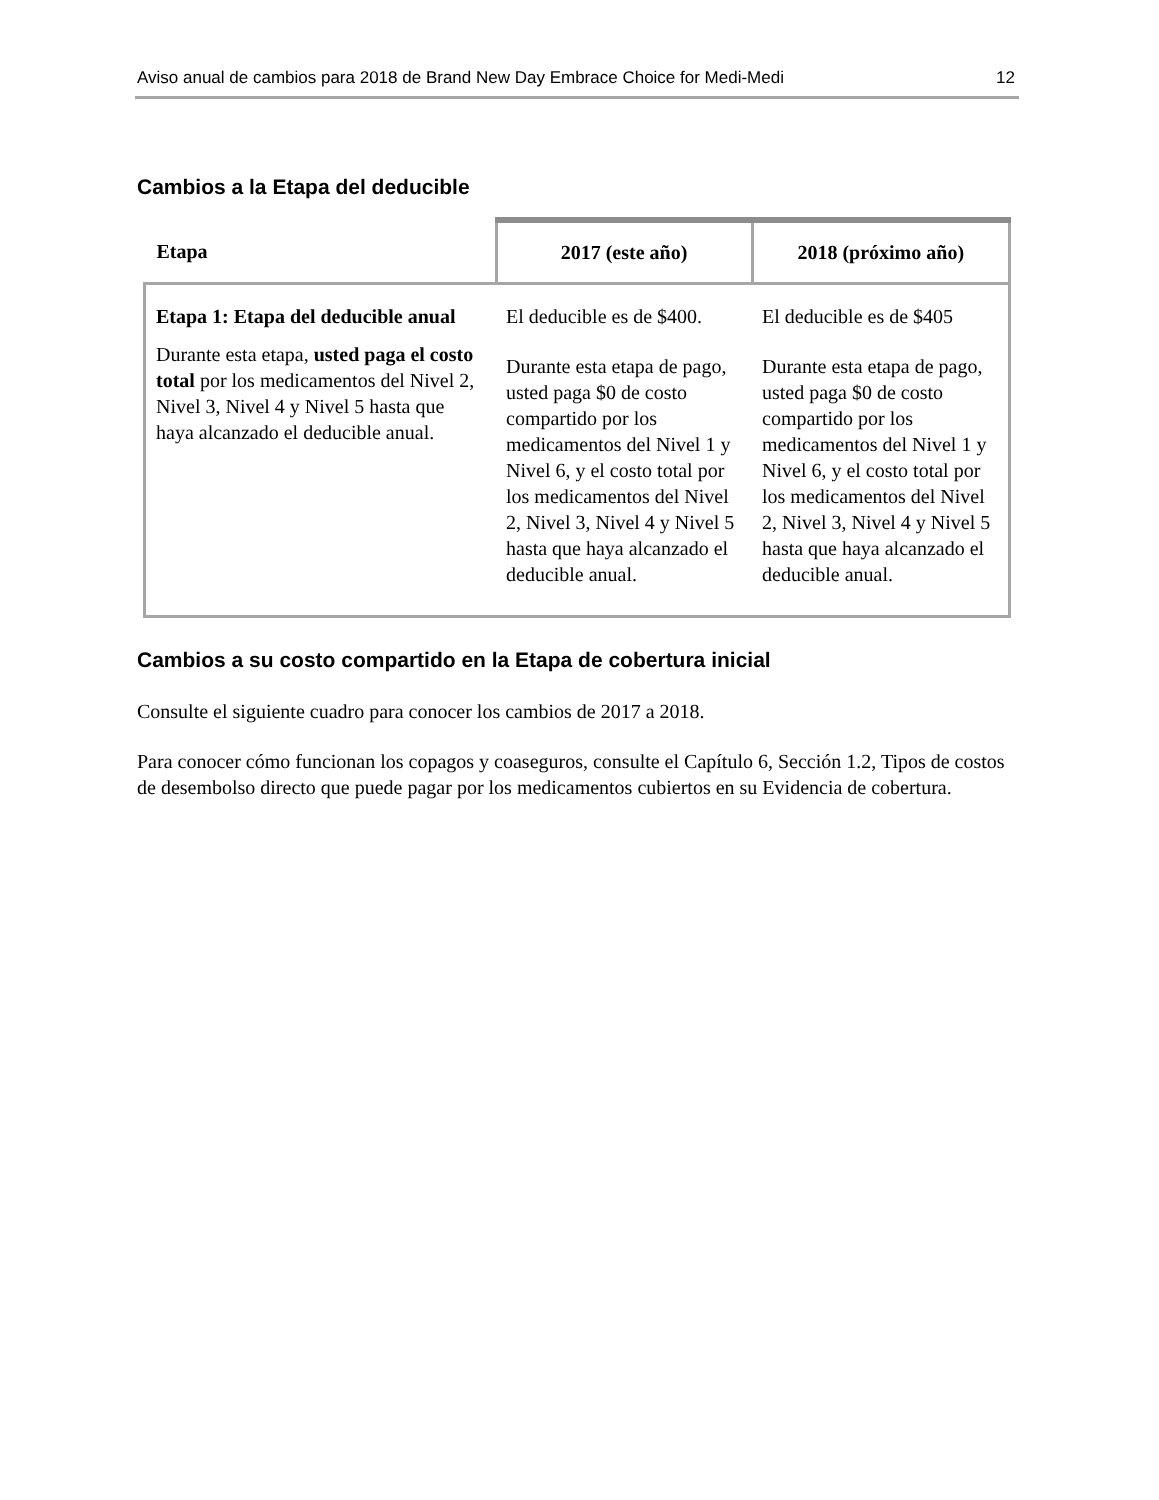Aviso anual de cambios para 2018 de Brand New Day Embrace Choice for Medi-Medi 12
Cambios a la Etapa del deducible
| Etapa | 2017 (este año) | 2018 (próximo año) |
| --- | --- | --- |
| Etapa 1: Etapa del deducible anual Durante esta etapa, usted paga el costo total por los medicamentos del Nivel 2, Nivel 3, Nivel 4 y Nivel 5 hasta que haya alcanzado el deducible anual. | El deducible es de $400. Durante esta etapa de pago, usted paga $0 de costo compartido por los medicamentos del Nivel 1 y Nivel 6, y el costo total por los medicamentos del Nivel 2, Nivel 3, Nivel 4 y Nivel 5 hasta que haya alcanzado el deducible anual. | El deducible es de $405 Durante esta etapa de pago, usted paga $0 de costo compartido por los medicamentos del Nivel 1 y Nivel 6, y el costo total por los medicamentos del Nivel 2, Nivel 3, Nivel 4 y Nivel 5 hasta que haya alcanzado el deducible anual. |
Cambios a su costo compartido en la Etapa de cobertura inicial
Consulte el siguiente cuadro para conocer los cambios de 2017 a 2018.
Para conocer cómo funcionan los copagos y coaseguros, consulte el Capítulo 6, Sección 1.2, Tipos de costos de desembolso directo que puede pagar por los medicamentos cubiertos en su Evidencia de cobertura.